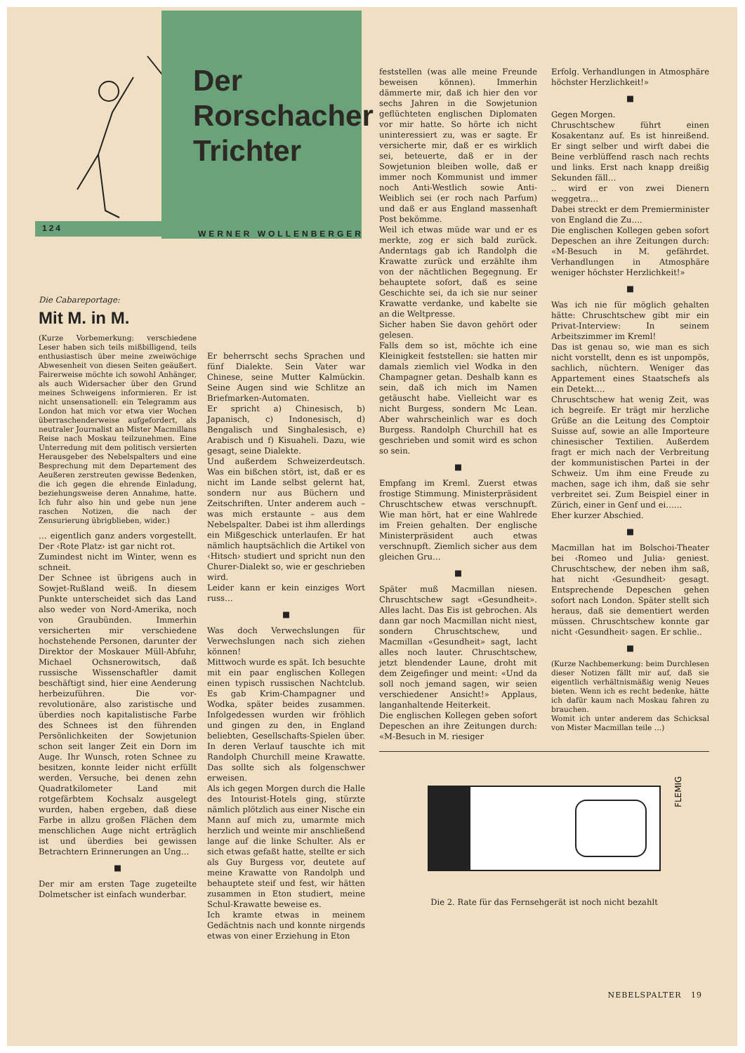Der
Rorschacher
Trichter
124
WERNER WOLLENBERGER
Die Cabareportage:
Mit M. in M.
(Kurze Vorbemerkung: verschiedene Leser haben sich teils mißbilligend, teils enthusiastisch über meine zweiwöchige Abwesenheit von diesen Seiten geäußert. Fairerweise möchte ich sowohl Anhänger, als auch Widersacher über den Grund meines Schweigens informieren. Er ist nicht unsensationell: ein Telegramm aus London hat mich vor etwa vier Wochen überraschenderweise aufgefordert, als neutraler Journalist an Mister Macmillans Reise nach Moskau teilzunehmen. Eine Unterredung mit dem politisch versierten Herausgeber des Nebelspalters und eine Besprechung mit dem Departement des Aeußeren zerstreuten gewisse Bedenken, die ich gegen die ehrende Einladung, beziehungsweise deren Annahme, hatte. Ich fuhr also hin und gebe nun jene raschen Notizen, die nach der Zensurierung übrigblieben, wider.)
… eigentlich ganz anders vorgestellt. Der ‹Rote Platz› ist gar nicht rot.
Zumindest nicht im Winter, wenn es schneit.
Der Schnee ist übrigens auch in Sowjet-Rußland weiß. In diesem Punkte unterscheidet sich das Land also weder von Nord-Amerika, noch von Graubünden. Immerhin versicherten mir verschiedene hochstehende Personen, darunter der Direktor der Moskauer Müll-Abfuhr, Michael Ochsnerowitsch, daß russische Wissenschaftler damit beschäftigt sind, hier eine Aenderung herbeizuführen. Die vor-revolutionäre, also zaristische und überdies noch kapitalistische Farbe des Schnees ist den führenden Persönlichkeiten der Sowjetunion schon seit langer Zeit ein Dorn im Auge. Ihr Wunsch, roten Schnee zu besitzen, konnte leider nicht erfüllt werden. Versuche, bei denen zehn Quadratkilometer Land mit rotgefärbtem Kochsalz ausgelegt wurden, haben ergeben, daß diese Farbe in allzu großen Flächen dem menschlichen Auge nicht erträglich ist und überdies bei gewissen Betrachtern Erinnerungen an Ung…
■
Der mir am ersten Tage zugeteilte Dolmetscher ist einfach wunderbar.
Er beherrscht sechs Sprachen und fünf Dialekte. Sein Vater war Chinese, seine Mutter Kalmückin. Seine Augen sind wie Schlitze an Briefmarken-Automaten.
Er spricht a) Chinesisch, b) Japanisch, c) Indonesisch, d) Bengalisch und Singhalesisch, e) Arabisch und f) Kisuaheli. Dazu, wie gesagt, seine Dialekte.
Und außerdem Schweizerdeutsch. Was ein bißchen stört, ist, daß er es nicht im Lande selbst gelernt hat, sondern nur aus Büchern und Zeitschriften. Unter anderem auch – was mich erstaunte – aus dem Nebelspalter. Dabei ist ihm allerdings ein Mißgeschick unterlaufen. Er hat nämlich hauptsächlich die Artikel von ‹Hitsch› studiert und spricht nun den Churer-Dialekt so, wie er geschrieben wird.
Leider kann er kein einziges Wort russ…
■
Was doch Verwechslungen für Verwechslungen nach sich ziehen können!
Mittwoch wurde es spät. Ich besuchte mit ein paar englischen Kollegen einen typisch russischen Nachtclub. Es gab Krim-Champagner und Wodka, später beides zusammen. Infolgedessen wurden wir fröhlich und gingen zu den, in England beliebten, Gesellschafts-Spielen über. In deren Verlauf tauschte ich mit Randolph Churchill meine Krawatte. Das sollte sich als folgenschwer erweisen.
Als ich gegen Morgen durch die Halle des Intourist-Hotels ging, stürzte nämlich plötzlich aus einer Nische ein Mann auf mich zu, umarmte mich herzlich und weinte mir anschließend lange auf die linke Schulter. Als er sich etwas gefaßt hatte, stellte er sich als Guy Burgess vor, deutete auf meine Krawatte von Randolph und behauptete steif und fest, wir hätten zusammen in Eton studiert, meine Schul-Krawatte beweise es.
Ich kramte etwas in meinem Gedächtnis nach und konnte nirgends etwas von einer Erziehung in Eton
feststellen (was alle meine Freunde beweisen können). Immerhin dämmerte mir, daß ich hier den vor sechs Jahren in die Sowjetunion geflüchteten englischen Diplomaten vor mir hatte. So hörte ich nicht uninteressiert zu, was er sagte. Er versicherte mir, daß er es wirklich sei, beteuerte, daß er in der Sowjetunion bleiben wolle, daß er immer noch Kommunist und immer noch Anti-Westlich sowie Anti-Weiblich sei (er roch nach Parfum) und daß er aus England massenhaft Post bekömme.
Weil ich etwas müde war und er es merkte, zog er sich bald zurück. Anderntags gab ich Randolph die Krawatte zurück und erzählte ihm von der nächtlichen Begegnung. Er behauptete sofort, daß es seine Geschichte sei, da ich sie nur seiner Krawatte verdanke, und kabelte sie an die Weltpresse.
Sicher haben Sie davon gehört oder gelesen.
Falls dem so ist, möchte ich eine Kleinigkeit feststellen: sie hatten mir damals ziemlich viel Wodka in den Champagner getan. Deshalb kann es sein, daß ich mich im Namen getäuscht habe. Vielleicht war es nicht Burgess, sondern Mc Lean. Aber wahrscheinlich war es doch Burgess. Randolph Churchill hat es geschrieben und somit wird es schon so sein.
■
Empfang im Kreml. Zuerst etwas frostige Stimmung. Ministerpräsident Chruschtschew etwas verschnupft. Wie man hört, hat er eine Wahlrede im Freien gehalten. Der englische Ministerpräsident auch etwas verschnupft. Ziemlich sicher aus dem gleichen Gru…
■
Später muß Macmillan niesen. Chruschtschew sagt «Gesundheit». Alles lacht. Das Eis ist gebrochen. Als dann gar noch Macmillan nicht niest, sondern Chruschtschew, und Macmillan «Gesundheit» sagt, lacht alles noch lauter. Chruschtschew, jetzt blendender Laune, droht mit dem Zeigefinger und meint: «Und da soll noch jemand sagen, wir seien verschiedener Ansicht!» Applaus, langanhaltende Heiterkeit.
Die englischen Kollegen geben sofort Depeschen an ihre Zeitungen durch: «M-Besuch in M. riesiger
Erfolg. Verhandlungen in Atmosphäre höchster Herzlichkeit!»
■
Gegen Morgen.
Chruschtschew führt einen Kosakentanz auf. Es ist hinreißend. Er singt selber und wirft dabei die Beine verblüffend rasch nach rechts und links. Erst nach knapp dreißig Sekunden fäll…
.. wird er von zwei Dienern weggetra…
Dabei streckt er dem Premierminister von England die Zu….
Die englischen Kollegen geben sofort Depeschen an ihre Zeitungen durch: «M-Besuch in M. gefährdet. Verhandlungen in Atmosphäre weniger höchster Herzlichkeit!»
■
Was ich nie für möglich gehalten hätte: Chruschtschew gibt mir ein Privat-Interview: In seinem Arbeitszimmer im Kreml!
Das ist genau so, wie man es sich nicht vorstellt, denn es ist unpompös, sachlich, nüchtern. Weniger das Appartement eines Staatschefs als ein Detekt….
Chruschtschew hat wenig Zeit, was ich begreife. Er trägt mir herzliche Grüße an die Leitung des Comptoir Suisse auf, sowie an alle Importeure chinesischer Textilien. Außerdem fragt er mich nach der Verbreitung der kommunistischen Partei in der Schweiz. Um ihm eine Freude zu machen, sage ich ihm, daß sie sehr verbreitet sei. Zum Beispiel einer in Zürich, einer in Genf und ei……
Eher kurzer Abschied.
■
Macmillan hat im Bolschoi-Theater bei ‹Romeo und Julia› geniest. Chruschtschew, der neben ihm saß, hat nicht ‹Gesundheit› gesagt. Entsprechende Depeschen gehen sofort nach London. Später stellt sich heraus, daß sie dementiert werden müssen. Chruschtschew konnte gar nicht ‹Gesundheit› sagen. Er schlie..
■
(Kurze Nachbemerkung: beim Durchlesen dieser Notizen fällt mir auf, daß sie eigentlich verhältnismäßig wenig Neues bieten. Wenn ich es recht bedenke, hätte ich dafür kaum nach Moskau fahren zu brauchen.
Womit ich unter anderem das Schicksal von Mister Macmillan teile …)
FLEMIG
Die 2. Rate für das Fernsehgerät ist noch nicht bezahlt
NEBELSPALTER 19